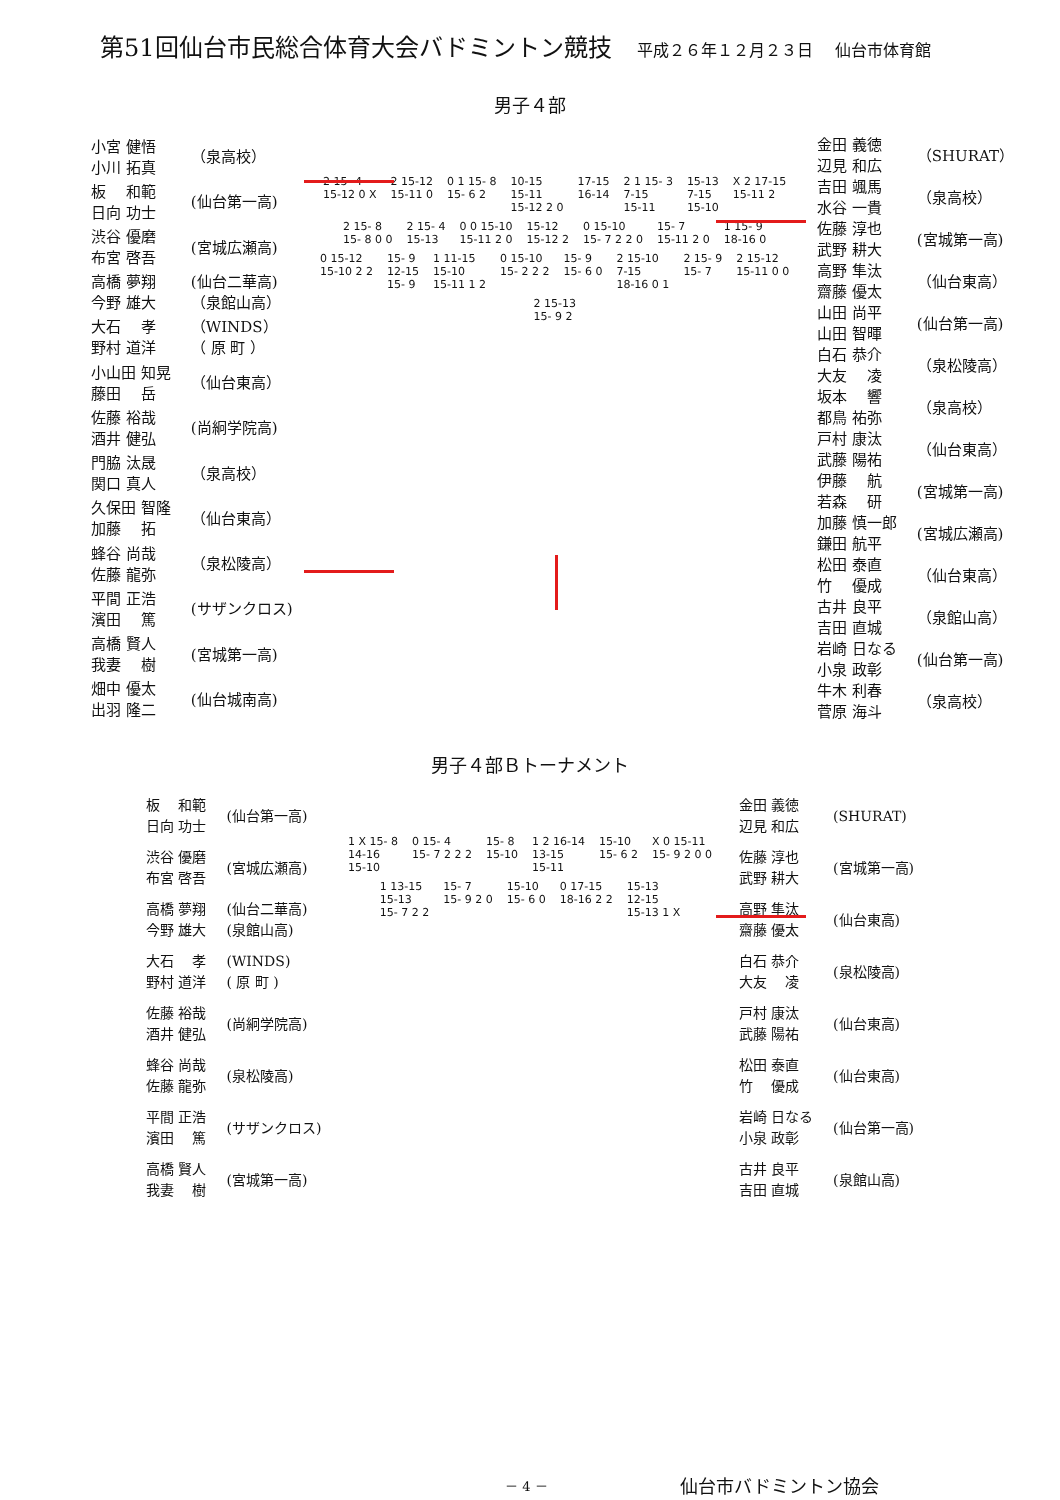第51回仙台市民総合体育大会バドミントン競技
平成２６年１２月２３日 仙台市体育館
男子４部
| 小宮 健悟 小川 拓真 | （泉高校） |
| 板 和範 日向 功士 | (仙台第一高) |
| 渋谷 優磨 布宮 啓吾 | (宮城広瀬高) |
| 高橋 夢翔 今野 雄大 | (仙台二華高) （泉館山高） |
| 大石 孝 野村 道洋 | （WINDS） （ 原 町 ） |
| 小山田 知晃 藤田 岳 | （仙台東高） |
| 佐藤 裕哉 酒井 健弘 | (尚絅学院高) |
| 門脇 汰晟 関口 真人 | （泉高校） |
| 久保田 智隆 加藤 拓 | （仙台東高） |
| 蜂谷 尚哉 佐藤 龍弥 | （泉松陵高） |
| 平間 正浩 濱田 篤 | (サザンクロス) |
| 高橋 賢人 我妻 樹 | (宮城第一高) |
| 畑中 優太 出羽 隆二 | (仙台城南高) |
2 15- 4
15-12 0 X 2 15-12
15-11 0 0 1 15- 8
15- 6 2 10-15
15-11
15-12 2 0 17-15
16-14 2 1 15- 3
7-15
15-11 15-13
7-15
15-10 X 2 17-15
15-11 2 2 15- 8
15- 8 0 0 2 15- 4
15-13 0 0 15-10
15-11 2 0 15-12
15-12 2 0 15-10
15- 7 2 2 0 15- 7
15-11 2 0 1 15- 9
18-16 0 0 15-12
15-10 2 2 15- 9
12-15
15- 9 1 11-15
15-10
15-11 1 2 0 15-10
15- 2 2 2 15- 9
15- 6 0 2 15-10
7-15
18-16 0 1 2 15- 9
15- 7 2 15-12
15-11 0 0 2 15-13
15- 9 2
| 金田 義徳 辺見 和広 | （SHURAT） |
| 吉田 颯馬 水谷 一貴 | （泉高校） |
| 佐藤 淳也 武野 耕大 | (宮城第一高) |
| 高野 隼汰 齋藤 優太 | （仙台東高） |
| 山田 尚平 山田 智暉 | (仙台第一高) |
| 白石 恭介 大友 凌 | （泉松陵高） |
| 坂本 響 都鳥 祐弥 | （泉高校） |
| 戸村 康汰 武藤 陽祐 | （仙台東高） |
| 伊藤 航 若森 研 | (宮城第一高) |
| 加藤 慎一郎 鎌田 航平 | (宮城広瀬高) |
| 松田 泰直 竹 優成 | （仙台東高） |
| 古井 良平 吉田 直城 | （泉館山高） |
| 岩崎 日なる 小泉 政彰 | (仙台第一高) |
| 牛木 利春 菅原 海斗 | （泉高校） |
男子４部Ｂトーナメント
| 板 和範 日向 功士 | (仙台第一高) |
| 渋谷 優磨 布宮 啓吾 | (宮城広瀬高) |
| 高橋 夢翔 今野 雄大 | (仙台二華高) (泉館山高) |
| 大石 孝 野村 道洋 | (WINDS) ( 原 町 ) |
| 佐藤 裕哉 酒井 健弘 | (尚絅学院高) |
| 蜂谷 尚哉 佐藤 龍弥 | (泉松陵高) |
| 平間 正浩 濱田 篤 | (サザンクロス) |
| 高橋 賢人 我妻 樹 | (宮城第一高) |
1 X 15- 8
14-16
15-10 0 15- 4
15- 7 2 2 2 15- 8
15-10 1 2 16-14
13-15
15-11 15-10
15- 6 2 X 0 15-11
15- 9 2 0 0 1 13-15
15-13
15- 7 2 2 15- 7
15- 9 2 0 15-10
15- 6 0 0 17-15
18-16 2 2 15-13
12-15
15-13 1 X
| 金田 義徳 辺見 和広 | (SHURAT) |
| 佐藤 淳也 武野 耕大 | (宮城第一高) |
| 高野 隼汰 齋藤 優太 | (仙台東高) |
| 白石 恭介 大友 凌 | (泉松陵高) |
| 戸村 康汰 武藤 陽祐 | (仙台東高) |
| 松田 泰直 竹 優成 | (仙台東高) |
| 岩崎 日なる 小泉 政彰 | (仙台第一高) |
| 古井 良平 吉田 直城 | (泉館山高) |
－ 4 － 仙台市バドミントン協会